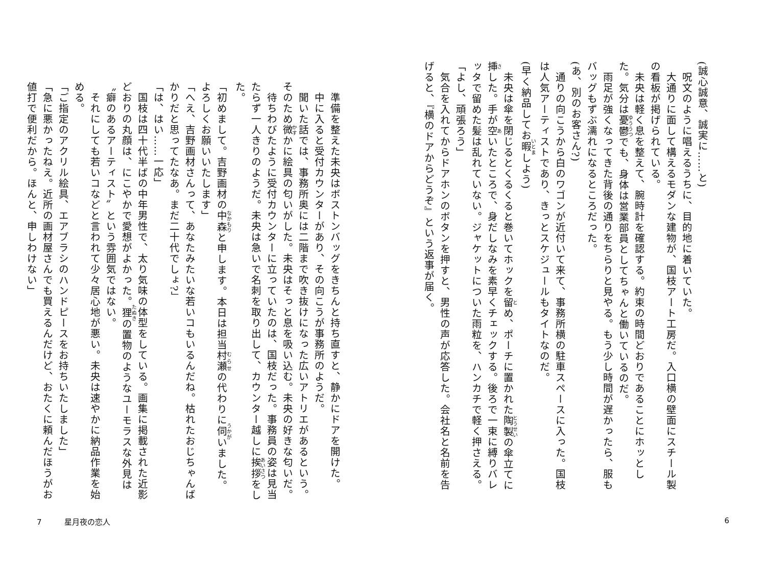(誠心誠意、誠実に……と)
　呪文のように唱えるうちに、目的地に着いていた。
　大通りに面して構えるモダンな建物が、国枝アート工房だ。入口横の壁面にスチール製の看板が掲げられている。
　未央は軽く息を整えて、腕時計を確認する。約束の時間どおりであることにホッとした。気分は憂鬱でも、身体は営業部員としてちゃんと働いているのだ。
　雨足が強くなってきた背後の通りをちらりと見やる。もう少し時間が遅かったら、服もバッグもずぶ濡れになるところだった。
(あ、別のお客さん?)
　通りの向こうから白のワゴンが近付いて来て、事務所横の駐車スペースに入った。国枝は人気アーティストであり、きっとスケジュールもタイトなのだ。
(早く納品してお暇しよう)
　未央は傘を閉じるとくるくると巻いてホックを留め、ポーチに置かれた陶製の傘立てに挿した。手が空いたところで、身だしなみを素早くチェックする。後ろで一束に縛りバレッタで留めた髪は乱れていない。ジャケットについた雨粒を、ハンカチで軽く押さえる。
「よし、頑張ろう」
　気合を入れてからドアホンのボタンを押すと、男性の声が応答した。会社名と名前を告げると、『横のドアからどうぞ』という返事が届く。
　準備を整えた未央はボストンバッグをきちんと持ち直すと、静かにドアを開けた。
　中に入ると受付カウンターがあり、その向こうが事務所のようだ。
　聞いた話では、事務所奥には二階まで吹き抜けになった広いアトリエがあるという。そのため微かに絵具の匂いがした。未央はそっと息を吸い込む。未央の好きな匂いだ。
　待ちわびたように受付カウンターに立っていたのは、国枝だった。事務員の姿は見当たらず一人きりのようだ。未央は急いで名刺を取り出して、カウンター越しに挨拶をした。
「初めまして。吉野画材の中森と申します。本日は担当村瀬の代わりに伺いました。よろしくお願いいたします」
「へえ、吉野画材さんって、あなたみたいな若いコもいるんだね。枯れたおじちゃんばかりだと思ってたなあ。まだ二十代でしょ?」
「は、はい……一応」
　国枝は四十代半ばの中年男性で、太り気味の体型をしている。画集に掲載された近影どおりの丸顔は、にこやかで愛想がよかった。狸の置物のようなユーモラスな外見は〝癖のあるアーティスト〟という雰囲気ではない。
　それにしても若いコなどと言われて少々居心地が悪い。未央は速やかに納品作業を始める。
「ご指定のアクリル絵具、エアブラシのハンドピースをお持ちいたしました」
「急に悪かったねえ。近所の画材屋さんでも買えるんだけど、おたくに頼んだほうがお値打で便利だから。ほんと、申しわけない」
7 星月夜の恋人 6